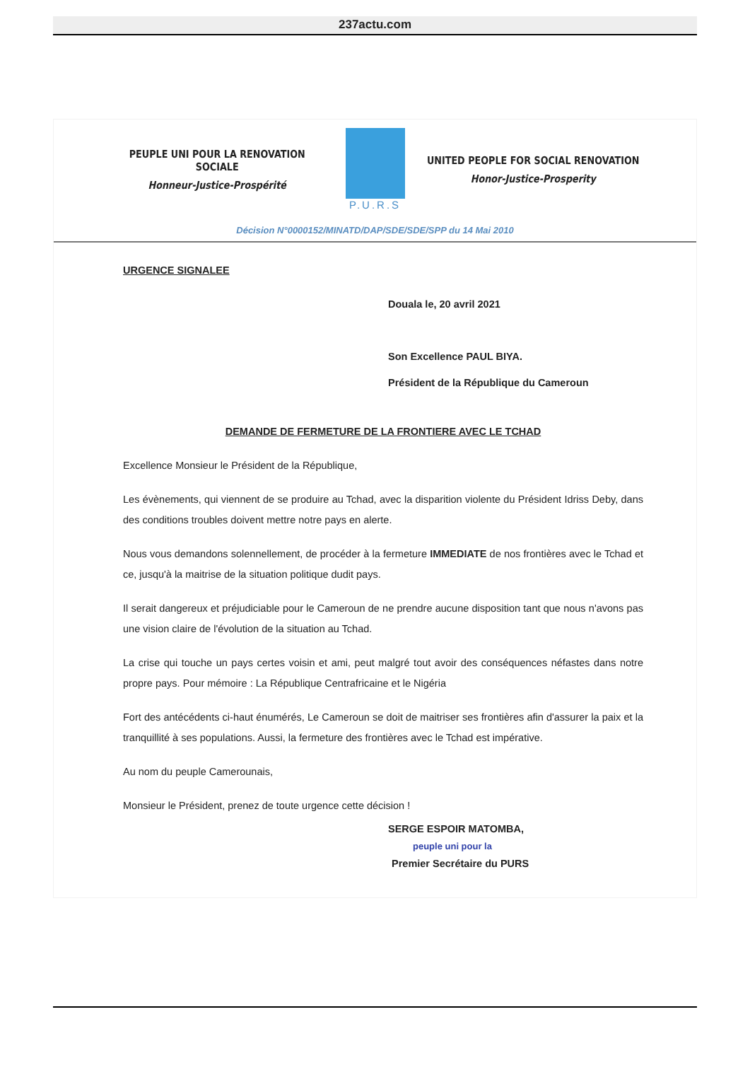237actu.com
PEUPLE UNI POUR LA RENOVATION SOCIALE
Honneur-Justice-Prospérité
P.U.R.S
UNITED PEOPLE FOR SOCIAL RENOVATION
Honor-Justice-Prosperity
Décision N°0000152/MINATD/DAP/SDE/SDE/SPP du 14 Mai 2010
URGENCE SIGNALEE
Douala le, 20 avril 2021
Son Excellence PAUL BIYA.
Président de la République du Cameroun
DEMANDE DE FERMETURE DE LA FRONTIERE AVEC LE TCHAD
Excellence Monsieur le Président de la République,
Les évènements, qui viennent de se produire au Tchad, avec la disparition violente du Président Idriss Deby, dans des conditions troubles doivent mettre notre pays en alerte.
Nous vous demandons solennellement, de procéder à la fermeture IMMEDIATE de nos frontières avec le Tchad et ce, jusqu'à la maitrise de la situation politique dudit pays.
Il serait dangereux et préjudiciable pour le Cameroun de ne prendre aucune disposition tant que nous n'avons pas une vision claire de l'évolution de la situation au Tchad.
La crise qui touche un pays certes voisin et ami, peut malgré tout avoir des conséquences néfastes dans notre propre pays. Pour mémoire : La République Centrafricaine et le Nigéria
Fort des antécédents ci-haut énumérés, Le Cameroun se doit de maitriser ses frontières afin d'assurer la paix et la tranquillité à ses populations. Aussi, la fermeture des frontières avec le Tchad est impérative.
Au nom du peuple Camerounais,
Monsieur le Président, prenez de toute urgence cette décision !
SERGE ESPOIR MATOMBA,
peuple uni pour la
Premier Secrétaire du PURS